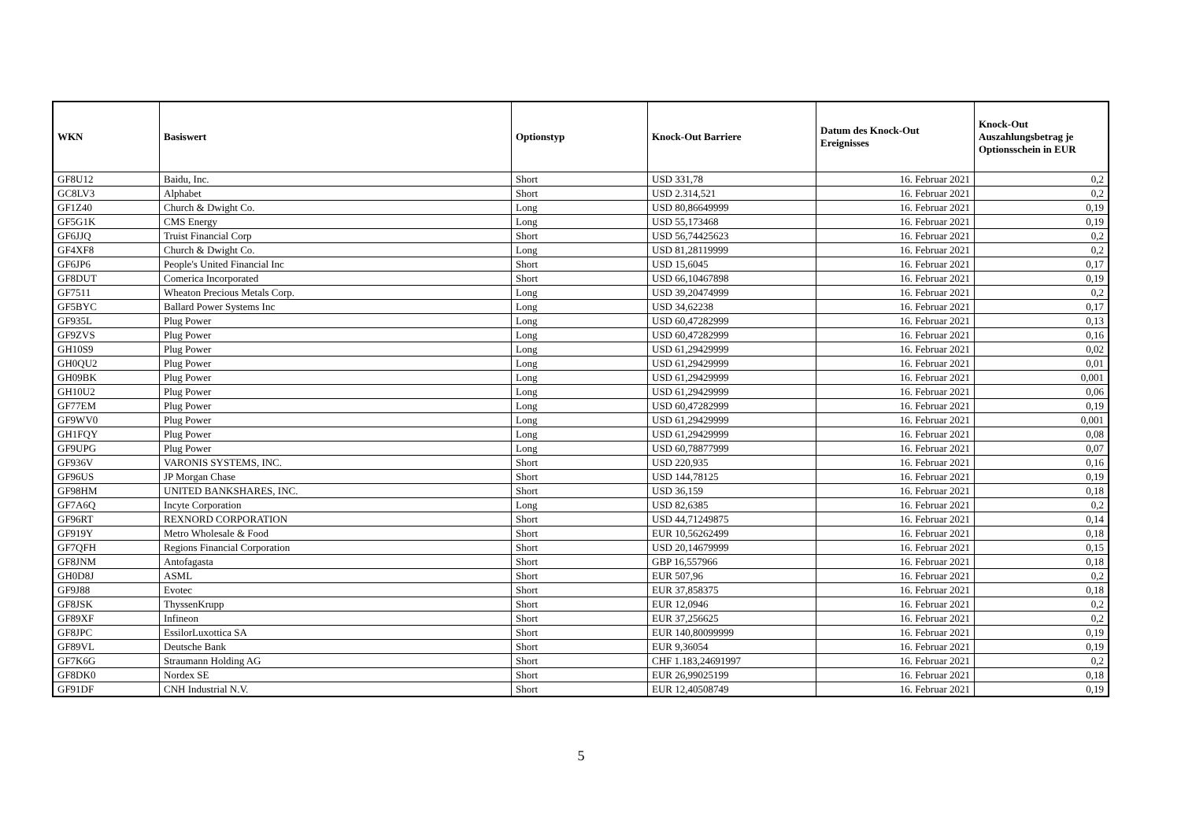| WKN | Basiswert | Optionstyp | Knock-Out Barriere | Datum des Knock-Out Ereignisses | Knock-Out Auszahlungsbetrag je Optionsschein in EUR |
| --- | --- | --- | --- | --- | --- |
| GF8U12 | Baidu, Inc. | Short | USD 331,78 | 16. Februar 2021 | 0,2 |
| GC8LV3 | Alphabet | Short | USD 2.314,521 | 16. Februar 2021 | 0,2 |
| GF1Z40 | Church & Dwight Co. | Long | USD 80,86649999 | 16. Februar 2021 | 0,19 |
| GF5G1K | CMS Energy | Long | USD 55,173468 | 16. Februar 2021 | 0,19 |
| GF6JJQ | Truist Financial Corp | Short | USD 56,74425623 | 16. Februar 2021 | 0,2 |
| GF4XF8 | Church & Dwight Co. | Long | USD 81,28119999 | 16. Februar 2021 | 0,2 |
| GF6JP6 | People's United Financial Inc | Short | USD 15,6045 | 16. Februar 2021 | 0,17 |
| GF8DUT | Comerica Incorporated | Short | USD 66,10467898 | 16. Februar 2021 | 0,19 |
| GF7511 | Wheaton Precious Metals Corp. | Long | USD 39,20474999 | 16. Februar 2021 | 0,2 |
| GF5BYC | Ballard Power Systems Inc | Long | USD 34,62238 | 16. Februar 2021 | 0,17 |
| GF935L | Plug Power | Long | USD 60,47282999 | 16. Februar 2021 | 0,13 |
| GF9ZVS | Plug Power | Long | USD 60,47282999 | 16. Februar 2021 | 0,16 |
| GH10S9 | Plug Power | Long | USD 61,29429999 | 16. Februar 2021 | 0,02 |
| GH0QU2 | Plug Power | Long | USD 61,29429999 | 16. Februar 2021 | 0,01 |
| GH09BK | Plug Power | Long | USD 61,29429999 | 16. Februar 2021 | 0,001 |
| GH10U2 | Plug Power | Long | USD 61,29429999 | 16. Februar 2021 | 0,06 |
| GF77EM | Plug Power | Long | USD 60,47282999 | 16. Februar 2021 | 0,19 |
| GF9WV0 | Plug Power | Long | USD 61,29429999 | 16. Februar 2021 | 0,001 |
| GH1FQY | Plug Power | Long | USD 61,29429999 | 16. Februar 2021 | 0,08 |
| GF9UPG | Plug Power | Long | USD 60,78877999 | 16. Februar 2021 | 0,07 |
| GF936V | VARONIS SYSTEMS, INC. | Short | USD 220,935 | 16. Februar 2021 | 0,16 |
| GF96US | JP Morgan Chase | Short | USD 144,78125 | 16. Februar 2021 | 0,19 |
| GF98HM | UNITED BANKSHARES, INC. | Short | USD 36,159 | 16. Februar 2021 | 0,18 |
| GF7A6Q | Incyte Corporation | Long | USD 82,6385 | 16. Februar 2021 | 0,2 |
| GF96RT | REXNORD CORPORATION | Short | USD 44,71249875 | 16. Februar 2021 | 0,14 |
| GF919Y | Metro Wholesale & Food | Short | EUR 10,56262499 | 16. Februar 2021 | 0,18 |
| GF7QFH | Regions Financial Corporation | Short | USD 20,14679999 | 16. Februar 2021 | 0,15 |
| GF8JNM | Antofagasta | Short | GBP 16,557966 | 16. Februar 2021 | 0,18 |
| GH0D8J | ASML | Short | EUR 507,96 | 16. Februar 2021 | 0,2 |
| GF9J88 | Evotec | Short | EUR 37,858375 | 16. Februar 2021 | 0,18 |
| GF8JSK | ThyssenKrupp | Short | EUR 12,0946 | 16. Februar 2021 | 0,2 |
| GF89XF | Infineon | Short | EUR 37,256625 | 16. Februar 2021 | 0,2 |
| GF8JPC | EssilorLuxottica SA | Short | EUR 140,80099999 | 16. Februar 2021 | 0,19 |
| GF89VL | Deutsche Bank | Short | EUR 9,36054 | 16. Februar 2021 | 0,19 |
| GF7K6G | Straumann Holding AG | Short | CHF 1.183,24691997 | 16. Februar 2021 | 0,2 |
| GF8DK0 | Nordex SE | Short | EUR 26,99025199 | 16. Februar 2021 | 0,18 |
| GF91DF | CNH Industrial N.V. | Short | EUR 12,40508749 | 16. Februar 2021 | 0,19 |
5